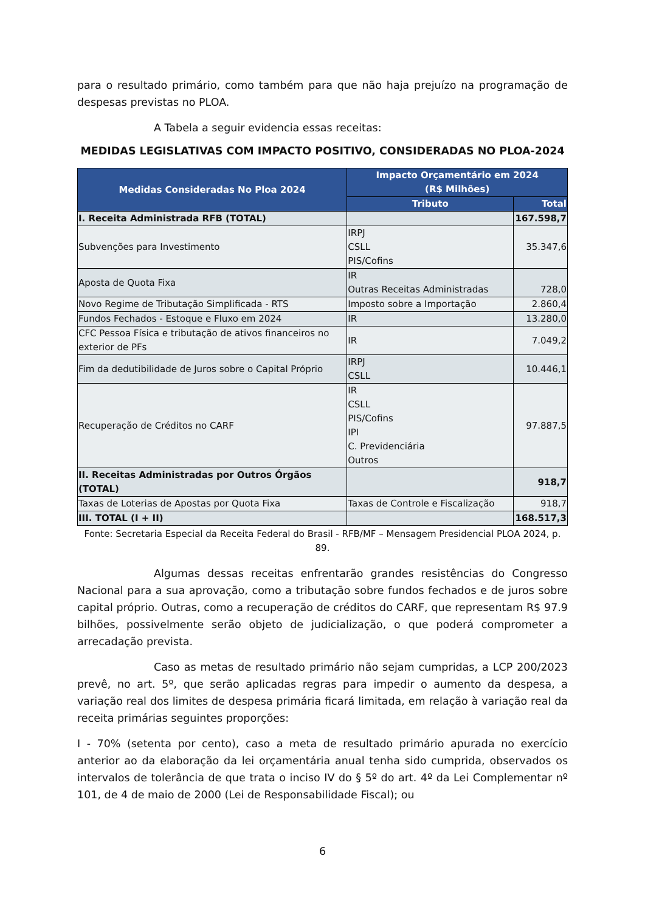para o resultado primário, como também para que não haja prejuízo na programação de despesas previstas no PLOA.
A Tabela a seguir evidencia essas receitas:
MEDIDAS LEGISLATIVAS COM IMPACTO POSITIVO, CONSIDERADAS NO PLOA-2024
| Medidas Consideradas No Ploa 2024 | Impacto Orçamentário em 2024 (R$ Milhões) | |
| --- | --- | --- |
| | Tributo | Total |
| I. Receita Administrada RFB (TOTAL) | | 167.598,7 |
| Subvenções para Investimento | IRPJ CSLL PIS/Cofins | 35.347,6 |
| Aposta de Quota Fixa | IR Outras Receitas Administradas | 728,0 |
| Novo Regime de Tributação Simplificada - RTS | Imposto sobre a Importação | 2.860,4 |
| Fundos Fechados - Estoque e Fluxo em 2024 | IR | 13.280,0 |
| CFC Pessoa Física e tributação de ativos financeiros no exterior de PFs | IR | 7.049,2 |
| Fim da dedutibilidade de Juros sobre o Capital Próprio | IRPJ CSLL | 10.446,1 |
| Recuperação de Créditos no CARF | IR CSLL PIS/Cofins IPI C. Previdenciária Outros | 97.887,5 |
| II. Receitas Administradas por Outros Órgãos (TOTAL) | | 918,7 |
| Taxas de Loterias de Apostas por Quota Fixa | Taxas de Controle e Fiscalização | 918,7 |
| III. TOTAL (I + II) | | 168.517,3 |
Fonte: Secretaria Especial da Receita Federal do Brasil - RFB/MF – Mensagem Presidencial PLOA 2024, p. 89.
Algumas dessas receitas enfrentarão grandes resistências do Congresso Nacional para a sua aprovação, como a tributação sobre fundos fechados e de juros sobre capital próprio. Outras, como a recuperação de créditos do CARF, que representam R$ 97.9 bilhões, possivelmente serão objeto de judicialização, o que poderá comprometer a arrecadação prevista.
Caso as metas de resultado primário não sejam cumpridas, a LCP 200/2023 prevê, no art. 5º, que serão aplicadas regras para impedir o aumento da despesa, a variação real dos limites de despesa primária ficará limitada, em relação à variação real da receita primárias seguintes proporções:
I - 70% (setenta por cento), caso a meta de resultado primário apurada no exercício anterior ao da elaboração da lei orçamentária anual tenha sido cumprida, observados os intervalos de tolerância de que trata o inciso IV do § 5º do art. 4º da Lei Complementar nº 101, de 4 de maio de 2000 (Lei de Responsabilidade Fiscal); ou
6